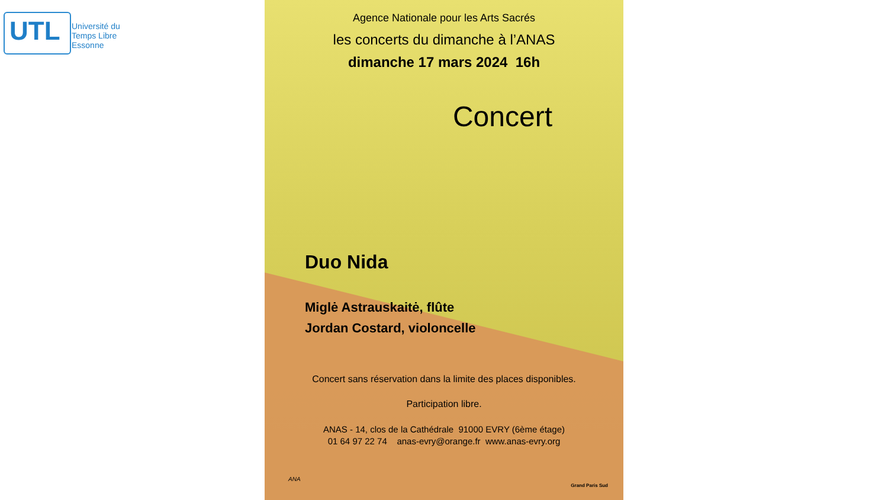UTL
Université du
Temps Libre
Essonne
Agence Nationale pour les Arts Sacrés
les concerts du dimanche à l’ANAS
dimanche 17 mars 2024 16h
Concert
Duo Nida
Miglė Astrauskaitė, flûte
Jordan Costard, violoncelle
Concert sans réservation dans la limite des places disponibles.
Participation libre.
ANAS - 14, clos de la Cathédrale 91000 EVRY (6ème étage)
01 64 97 22 74 anas-evry@orange.fr www.anas-evry.org
ANA
Grand Paris Sud